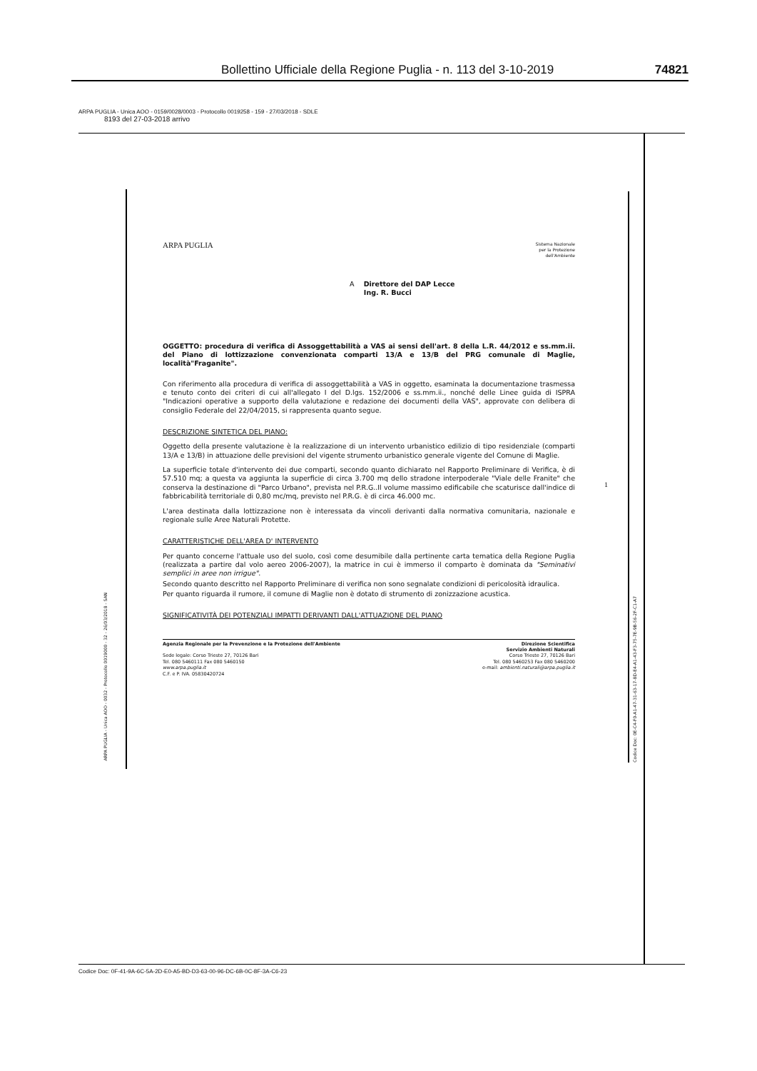Bollettino Ufficiale della Regione Puglia - n. 113 del 3-10-2019 74821
ARPA PUGLIA - Unica AOO - 0159/0028/0003 - Protocollo 0019258 - 159 - 27/03/2018 - SDLE
8193 del 27-03-2018 arrivo
ARPA PUGLIA - Unica AOO - 0032 - Protocollo 0019000 - 32 - 26/03/2018 - SAN
Codice Doc: 0E-C4-F0-A1-47-31-63-17-8D-E4-A1-43-F3-75-7E-9B-56-2F-C1-A7
1
ARPA PUGLIA
Sistema Nazionale
per la Protezione
dell'Ambiente
A Direttore del DAP Lecce
Ing. R. Bucci
OGGETTO: procedura di verifica di Assoggettabilità a VAS ai sensi dell'art. 8 della L.R. 44/2012 e ss.mm.ii. del Piano di lottizzazione convenzionata comparti 13/A e 13/B del PRG comunale di Maglie, località"Fraganite".
Con riferimento alla procedura di verifica di assoggettabilità a VAS in oggetto, esaminata la documentazione trasmessa e tenuto conto dei criteri di cui all'allegato I del D.lgs. 152/2006 e ss.mm.ii., nonché delle Linee guida di ISPRA "Indicazioni operative a supporto della valutazione e redazione dei documenti della VAS", approvate con delibera di consiglio Federale del 22/04/2015, si rappresenta quanto segue.
DESCRIZIONE SINTETICA DEL PIANO:
Oggetto della presente valutazione è la realizzazione di un intervento urbanistico edilizio di tipo residenziale (comparti 13/A e 13/B) in attuazione delle previsioni del vigente strumento urbanistico generale vigente del Comune di Maglie.
La superficie totale d'intervento dei due comparti, secondo quanto dichiarato nel Rapporto Preliminare di Verifica, è di 57.510 mq; a questa va aggiunta la superficie di circa 3.700 mq dello stradone interpoderale "Viale delle Franite" che conserva la destinazione di "Parco Urbano", prevista nel P.R.G..Il volume massimo edificabile che scaturisce dall'indice di fabbricabilità territoriale di 0,80 mc/mq, previsto nel P.R.G. è di circa 46.000 mc.
L'area destinata dalla lottizzazione non è interessata da vincoli derivanti dalla normativa comunitaria, nazionale e regionale sulle Aree Naturali Protette.
CARATTERISTICHE DELL'AREA D' INTERVENTO
Per quanto concerne l'attuale uso del suolo, così come desumibile dalla pertinente carta tematica della Regione Puglia (realizzata a partire dal volo aereo 2006-2007), la matrice in cui è immerso il comparto è dominata da "Seminativi semplici in aree non irrigue".
Secondo quanto descritto nel Rapporto Preliminare di verifica non sono segnalate condizioni di pericolosità idraulica.
Per quanto riguarda il rumore, il comune di Maglie non è dotato di strumento di zonizzazione acustica.
SIGNIFICATIVITÀ DEI POTENZIALI IMPATTI DERIVANTI DALL'ATTUAZIONE DEL PIANO
Agenzia Regionale per la Prevenzione e la Protezione dell'Ambiente
Sede legale: Corso Trieste 27, 70126 Bari
Tel. 080 5460111 Fax 080 5460150
www.arpa.puglia.it
C.F. e P. IVA. 05830420724
Direzione Scientifica
Servizio Ambienti Naturali
Corso Trieste 27, 70126 Bari
Tel. 080 5460253 Fax 080 5460200
e-mail: ambienti.naturali@arpa.puglia.it
Codice Doc: 0F-41-9A-6C-5A-2D-E0-A5-BD-D3-63-00-96-DC-6B-0C-8F-3A-C6-23